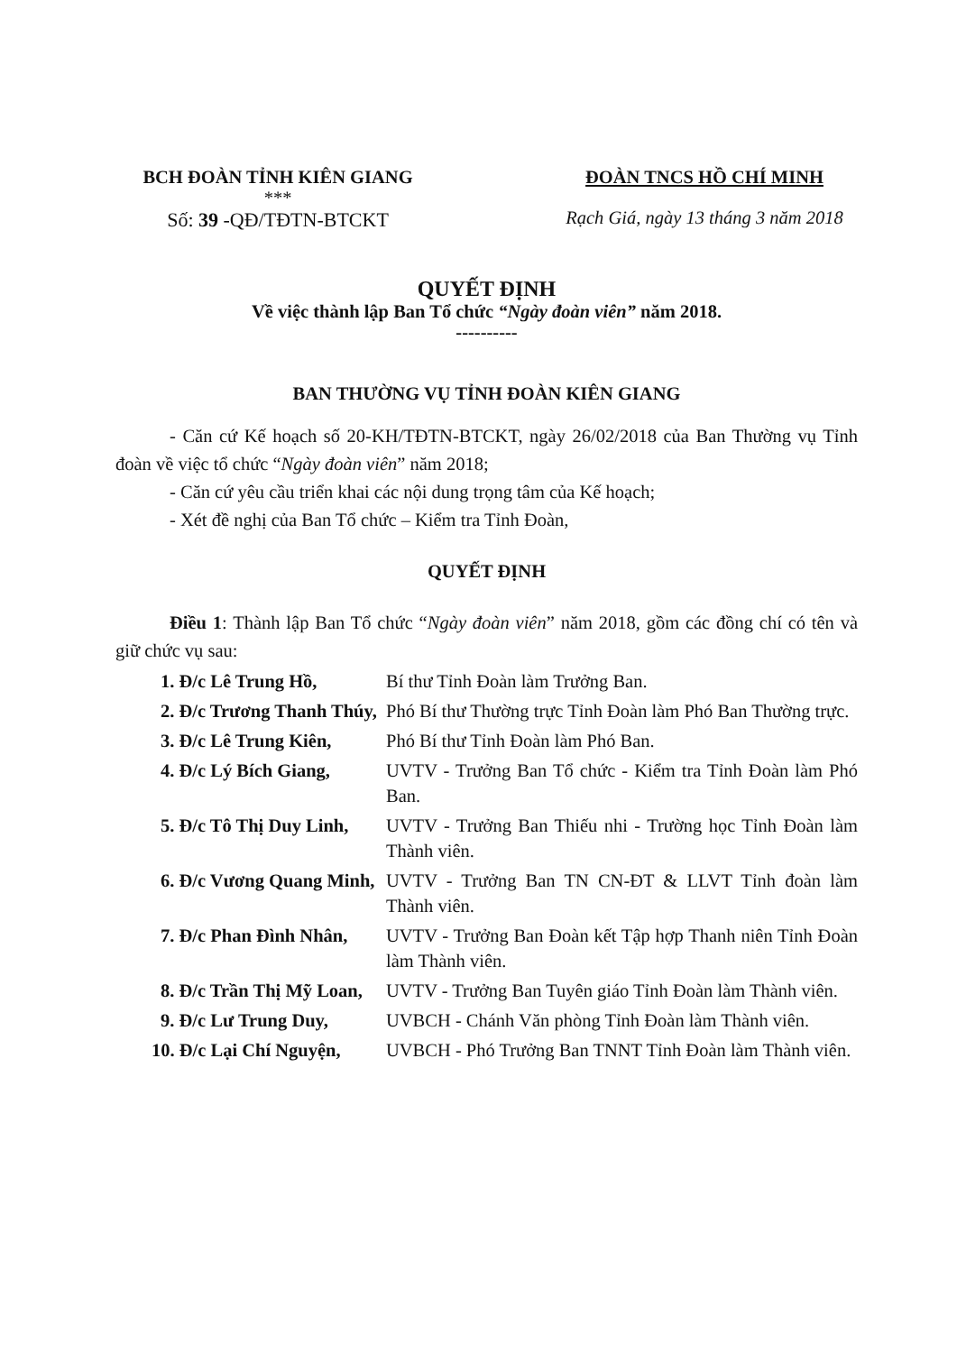BCH ĐOÀN TỈNH KIÊN GIANG
***
Số: 39 -QĐ/TĐTN-BTCKT
ĐOÀN TNCS HỒ CHÍ MINH
Rạch Giá, ngày 13 tháng 3 năm 2018
QUYẾT ĐỊNH
Về việc thành lập Ban Tổ chức “Ngày đoàn viên” năm 2018.
----------
BAN THƯỜNG VỤ TỈNH ĐOÀN KIÊN GIANG
- Căn cứ Kế hoạch số 20-KH/TĐTN-BTCKT, ngày 26/02/2018 của Ban Thường vụ Tỉnh đoàn về việc tổ chức “Ngày đoàn viên” năm 2018;
- Căn cứ yêu cầu triển khai các nội dung trọng tâm của Kế hoạch;
- Xét đề nghị của Ban Tổ chức – Kiểm tra Tỉnh Đoàn,
QUYẾT ĐỊNH
Điều 1: Thành lập Ban Tổ chức “Ngày đoàn viên” năm 2018, gồm các đồng chí có tên và giữ chức vụ sau:
1. Đ/c Lê Trung Hồ, Bí thư Tỉnh Đoàn làm Trưởng Ban.
2. Đ/c Trương Thanh Thúy,
Phó Bí thư Thường trực Tỉnh Đoàn làm Phó Ban Thường trực.
3. Đ/c Lê Trung Kiên, Phó Bí thư Tỉnh Đoàn làm Phó Ban.
4. Đ/c Lý Bích Giang, UVTV - Trưởng Ban Tổ chức - Kiểm tra Tỉnh Đoàn làm Phó Ban.
5. Đ/c Tô Thị Duy Linh, UVTV - Trưởng Ban Thiếu nhi - Trường học Tỉnh Đoàn làm Thành viên.
6. Đ/c Vương Quang Minh, UVTV - Trưởng Ban TN CN-ĐT & LLVT Tỉnh đoàn làm Thành viên.
7. Đ/c Phan Đình Nhân, UVTV - Trưởng Ban Đoàn kết Tập hợp Thanh niên Tỉnh Đoàn làm Thành viên.
8. Đ/c Trần Thị Mỹ Loan, UVTV - Trưởng Ban Tuyên giáo Tỉnh Đoàn làm Thành viên.
9. Đ/c Lư Trung Duy, UVBCH - Chánh Văn phòng Tỉnh Đoàn làm Thành viên.
10. Đ/c Lại Chí Nguyện, UVBCH - Phó Trưởng Ban TNNT Tỉnh Đoàn làm Thành viên.